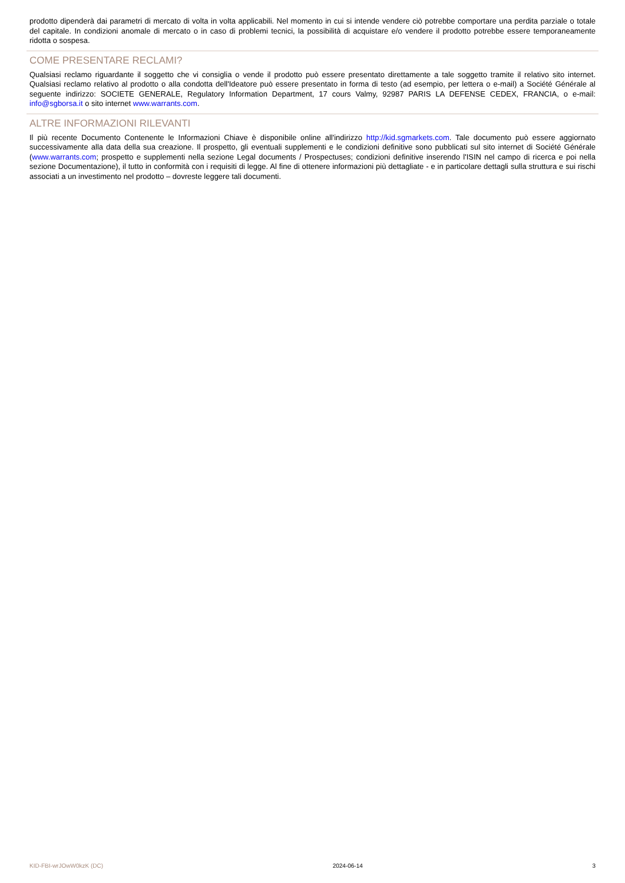prodotto dipenderà dai parametri di mercato di volta in volta applicabili. Nel momento in cui si intende vendere ciò potrebbe comportare una perdita parziale o totale del capitale. In condizioni anomale di mercato o in caso di problemi tecnici, la possibilità di acquistare e/o vendere il prodotto potrebbe essere temporaneamente ridotta o sospesa.
COME PRESENTARE RECLAMI?
Qualsiasi reclamo riguardante il soggetto che vi consiglia o vende il prodotto può essere presentato direttamente a tale soggetto tramite il relativo sito internet. Qualsiasi reclamo relativo al prodotto o alla condotta dell'Ideatore può essere presentato in forma di testo (ad esempio, per lettera o e-mail) a Société Générale al seguente indirizzo: SOCIETE GENERALE, Regulatory Information Department, 17 cours Valmy, 92987 PARIS LA DEFENSE CEDEX, FRANCIA, o e-mail: info@sgborsa.it o sito internet www.warrants.com.
ALTRE INFORMAZIONI RILEVANTI
Il più recente Documento Contenente le Informazioni Chiave è disponibile online all'indirizzo http://kid.sgmarkets.com. Tale documento può essere aggiornato successivamente alla data della sua creazione. Il prospetto, gli eventuali supplementi e le condizioni definitive sono pubblicati sul sito internet di Société Générale (www.warrants.com; prospetto e supplementi nella sezione Legal documents / Prospectuses; condizioni definitive inserendo l'ISIN nel campo di ricerca e poi nella sezione Documentazione), il tutto in conformità con i requisiti di legge. Al fine di ottenere informazioni più dettagliate - e in particolare dettagli sulla struttura e sui rischi associati a un investimento nel prodotto – dovreste leggere tali documenti.
KID-FBI-wrJOwW0kzK (DC) 2024-06-14 3